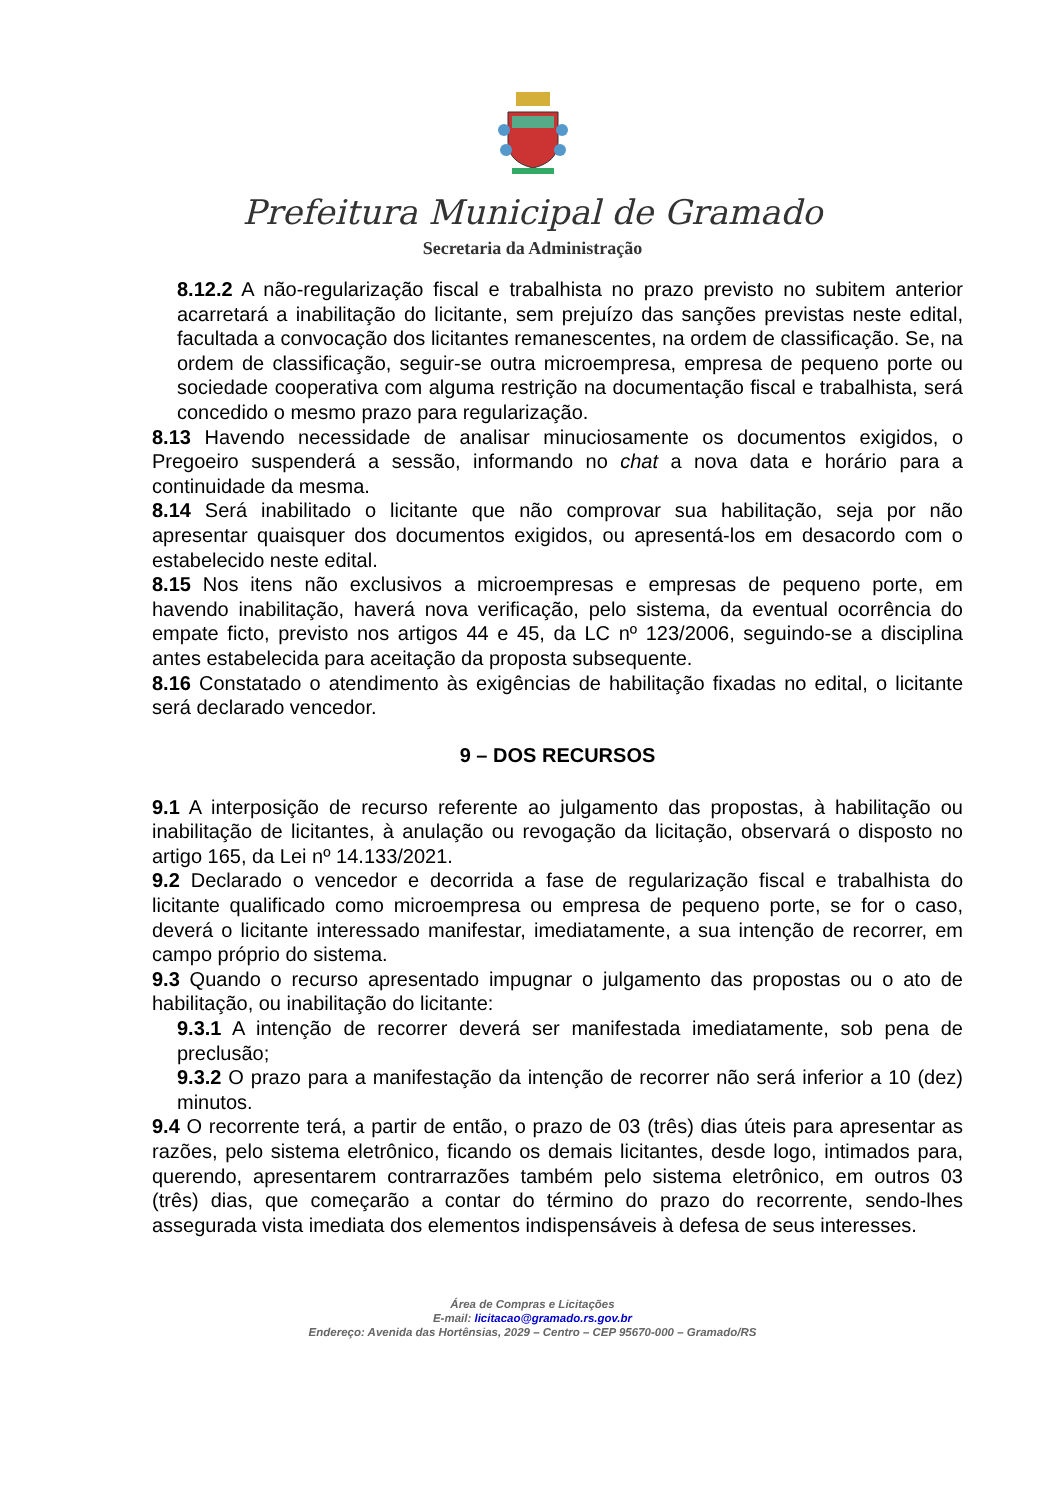Prefeitura Municipal de Gramado
Secretaria da Administração
8.12.2 A não-regularização fiscal e trabalhista no prazo previsto no subitem anterior acarretará a inabilitação do licitante, sem prejuízo das sanções previstas neste edital, facultada a convocação dos licitantes remanescentes, na ordem de classificação. Se, na ordem de classificação, seguir-se outra microempresa, empresa de pequeno porte ou sociedade cooperativa com alguma restrição na documentação fiscal e trabalhista, será concedido o mesmo prazo para regularização.
8.13 Havendo necessidade de analisar minuciosamente os documentos exigidos, o Pregoeiro suspenderá a sessão, informando no chat a nova data e horário para a continuidade da mesma.
8.14 Será inabilitado o licitante que não comprovar sua habilitação, seja por não apresentar quaisquer dos documentos exigidos, ou apresentá-los em desacordo com o estabelecido neste edital.
8.15 Nos itens não exclusivos a microempresas e empresas de pequeno porte, em havendo inabilitação, haverá nova verificação, pelo sistema, da eventual ocorrência do empate ficto, previsto nos artigos 44 e 45, da LC nº 123/2006, seguindo-se a disciplina antes estabelecida para aceitação da proposta subsequente.
8.16 Constatado o atendimento às exigências de habilitação fixadas no edital, o licitante será declarado vencedor.
9 – DOS RECURSOS
9.1 A interposição de recurso referente ao julgamento das propostas, à habilitação ou inabilitação de licitantes, à anulação ou revogação da licitação, observará o disposto no artigo 165, da Lei nº 14.133/2021.
9.2 Declarado o vencedor e decorrida a fase de regularização fiscal e trabalhista do licitante qualificado como microempresa ou empresa de pequeno porte, se for o caso, deverá o licitante interessado manifestar, imediatamente, a sua intenção de recorrer, em campo próprio do sistema.
9.3 Quando o recurso apresentado impugnar o julgamento das propostas ou o ato de habilitação, ou inabilitação do licitante:
9.3.1 A intenção de recorrer deverá ser manifestada imediatamente, sob pena de preclusão;
9.3.2 O prazo para a manifestação da intenção de recorrer não será inferior a 10 (dez) minutos.
9.4 O recorrente terá, a partir de então, o prazo de 03 (três) dias úteis para apresentar as razões, pelo sistema eletrônico, ficando os demais licitantes, desde logo, intimados para, querendo, apresentarem contrarrazões também pelo sistema eletrônico, em outros 03 (três) dias, que começarão a contar do término do prazo do recorrente, sendo-lhes assegurada vista imediata dos elementos indispensáveis à defesa de seus interesses.
Área de Compras e Licitações
E-mail: licitacao@gramado.rs.gov.br
Endereço: Avenida das Hortênsias, 2029 – Centro – CEP 95670-000 – Gramado/RS